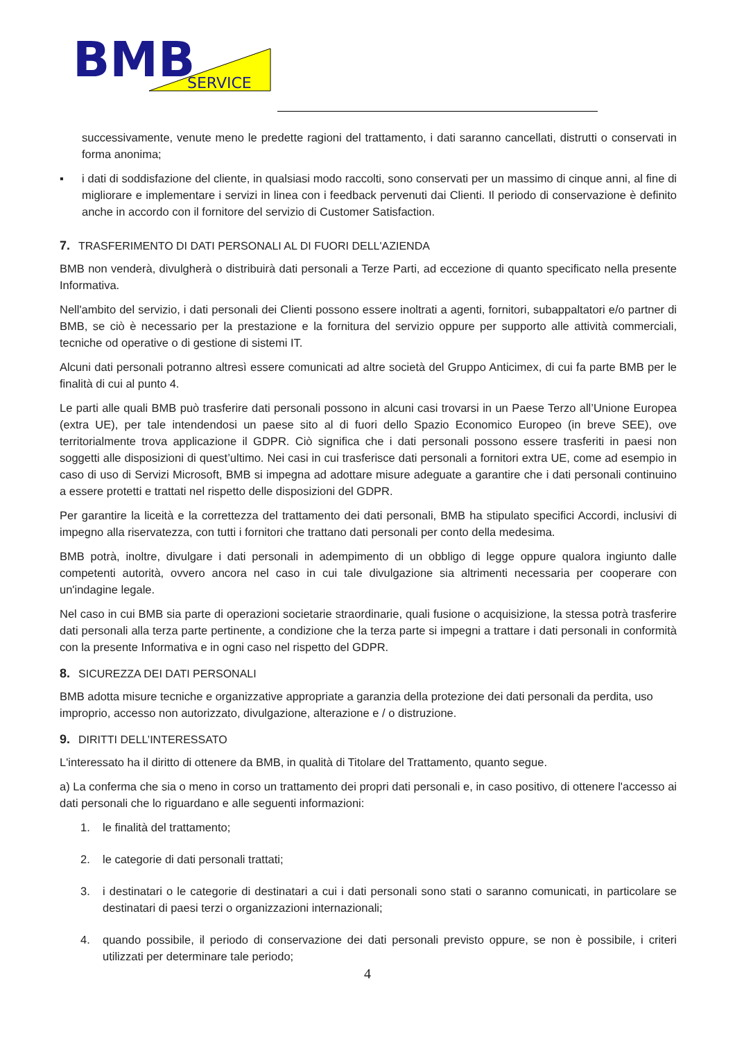BMB
SERVICE
successivamente, venute meno le predette ragioni del trattamento, i dati saranno cancellati, distrutti o conservati in forma anonima;
▪ i dati di soddisfazione del cliente, in qualsiasi modo raccolti, sono conservati per un massimo di cinque anni, al fine di migliorare e implementare i servizi in linea con i feedback pervenuti dai Clienti. Il periodo di conservazione è definito anche in accordo con il fornitore del servizio di Customer Satisfaction.
7. TRASFERIMENTO DI DATI PERSONALI AL DI FUORI DELL'AZIENDA
BMB non venderà, divulgherà o distribuirà dati personali a Terze Parti, ad eccezione di quanto specificato nella presente Informativa.
Nell'ambito del servizio, i dati personali dei Clienti possono essere inoltrati a agenti, fornitori, subappaltatori e/o partner di BMB, se ciò è necessario per la prestazione e la fornitura del servizio oppure per supporto alle attività commerciali, tecniche od operative o di gestione di sistemi IT.
Alcuni dati personali potranno altresì essere comunicati ad altre società del Gruppo Anticimex, di cui fa parte BMB per le finalità di cui al punto 4.
Le parti alle quali BMB può trasferire dati personali possono in alcuni casi trovarsi in un Paese Terzo all’Unione Europea (extra UE), per tale intendendosi un paese sito al di fuori dello Spazio Economico Europeo (in breve SEE), ove territorialmente trova applicazione il GDPR. Ciò significa che i dati personali possono essere trasferiti in paesi non soggetti alle disposizioni di quest’ultimo. Nei casi in cui trasferisce dati personali a fornitori extra UE, come ad esempio in caso di uso di Servizi Microsoft, BMB si impegna ad adottare misure adeguate a garantire che i dati personali continuino a essere protetti e trattati nel rispetto delle disposizioni del GDPR.
Per garantire la liceità e la correttezza del trattamento dei dati personali, BMB ha stipulato specifici Accordi, inclusivi di impegno alla riservatezza, con tutti i fornitori che trattano dati personali per conto della medesima.
BMB potrà, inoltre, divulgare i dati personali in adempimento di un obbligo di legge oppure qualora ingiunto dalle competenti autorità, ovvero ancora nel caso in cui tale divulgazione sia altrimenti necessaria per cooperare con un'indagine legale.
Nel caso in cui BMB sia parte di operazioni societarie straordinarie, quali fusione o acquisizione, la stessa potrà trasferire dati personali alla terza parte pertinente, a condizione che la terza parte si impegni a trattare i dati personali in conformità con la presente Informativa e in ogni caso nel rispetto del GDPR.
8. SICUREZZA DEI DATI PERSONALI
BMB adotta misure tecniche e organizzative appropriate a garanzia della protezione dei dati personali da perdita, uso improprio, accesso non autorizzato, divulgazione, alterazione e / o distruzione.
9. DIRITTI DELL’INTERESSATO
L'interessato ha il diritto di ottenere da BMB, in qualità di Titolare del Trattamento, quanto segue.
a) La conferma che sia o meno in corso un trattamento dei propri dati personali e, in caso positivo, di ottenere l'accesso ai dati personali che lo riguardano e alle seguenti informazioni:
1. le finalità del trattamento;
2. le categorie di dati personali trattati;
3. i destinatari o le categorie di destinatari a cui i dati personali sono stati o saranno comunicati, in particolare se destinatari di paesi terzi o organizzazioni internazionali;
4. quando possibile, il periodo di conservazione dei dati personali previsto oppure, se non è possibile, i criteri utilizzati per determinare tale periodo;
4